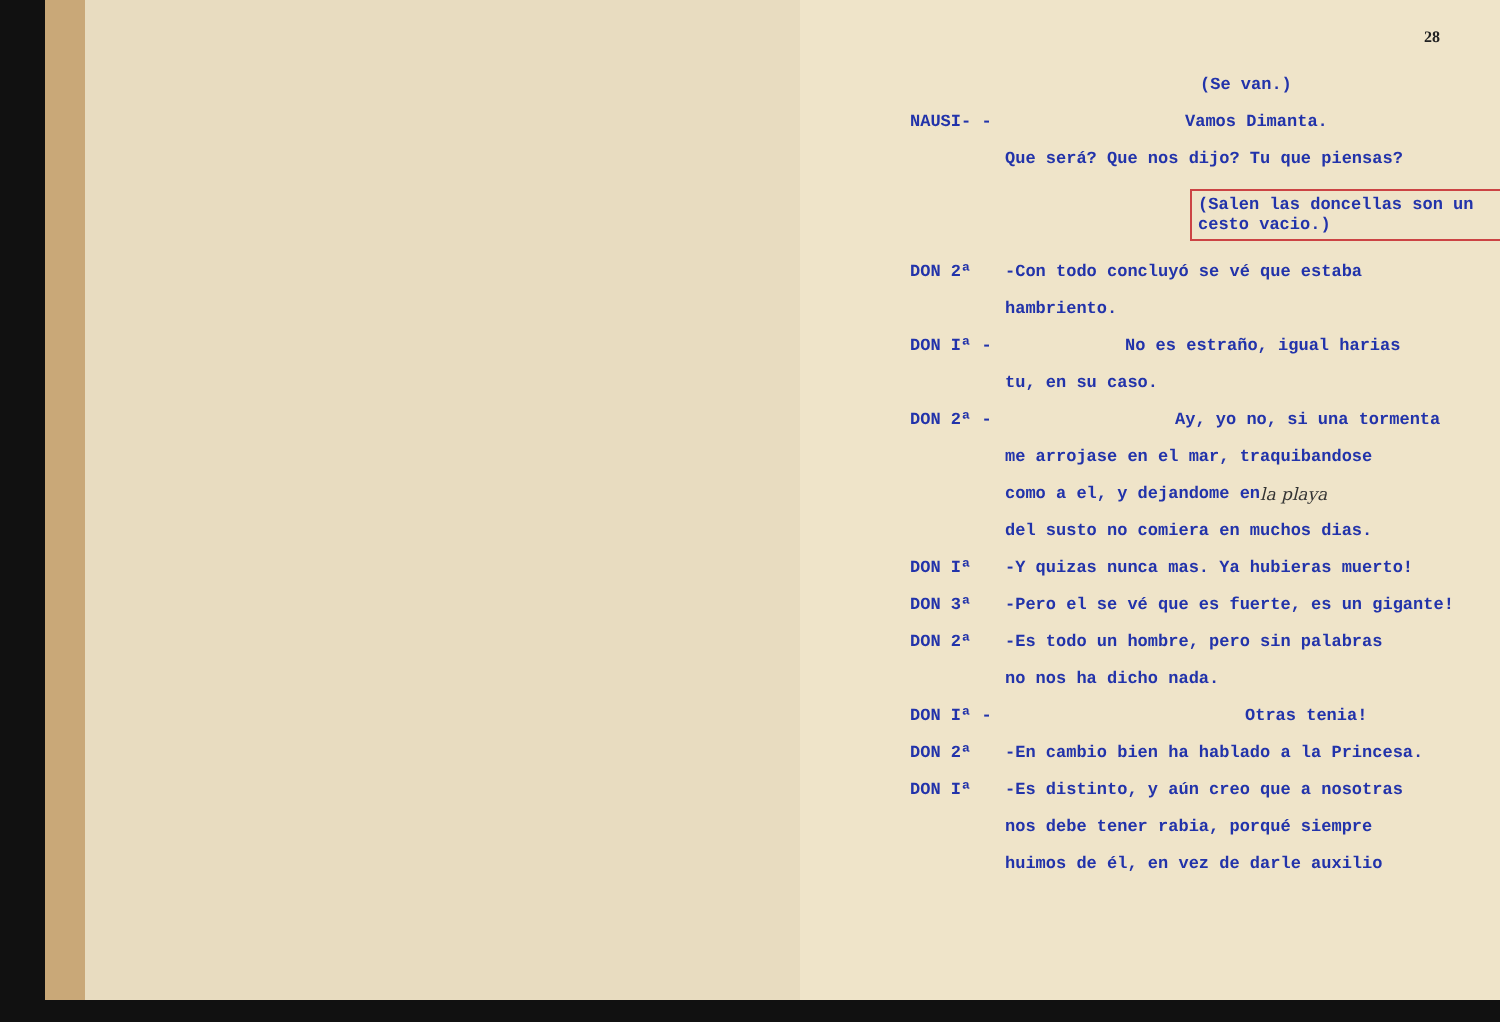28
(Se van.)
NAUSI- - Vamos Dimanta.
Que será? Que nos dijo? Tu que piensas?
(Salen las doncellas son un cesto vacio.)
DON 2ª
-Con todo concluyó se vé que estaba
hambriento.
DON Iª - No es estraño, igual harias
tu, en su caso.
DON 2ª - Ay, yo no, si una tormenta
me arrojase en el mar, traquibandose
como a el, y dejandome en la playa
del susto no comiera en muchos dias.
DON Iª
-Y quizas nunca mas. Ya hubieras muerto!
DON 3ª
-Pero el se vé que es fuerte, es un gigante!
DON 2ª
-Es todo un hombre, pero sin palabras
no nos ha dicho nada.
DON Iª - Otras tenia!
DON 2ª
-En cambio bien ha hablado a la Princesa.
DON Iª
-Es distinto, y aún creo que a nosotras
nos debe tener rabia, porqué siempre
huimos de él, en vez de darle auxilio